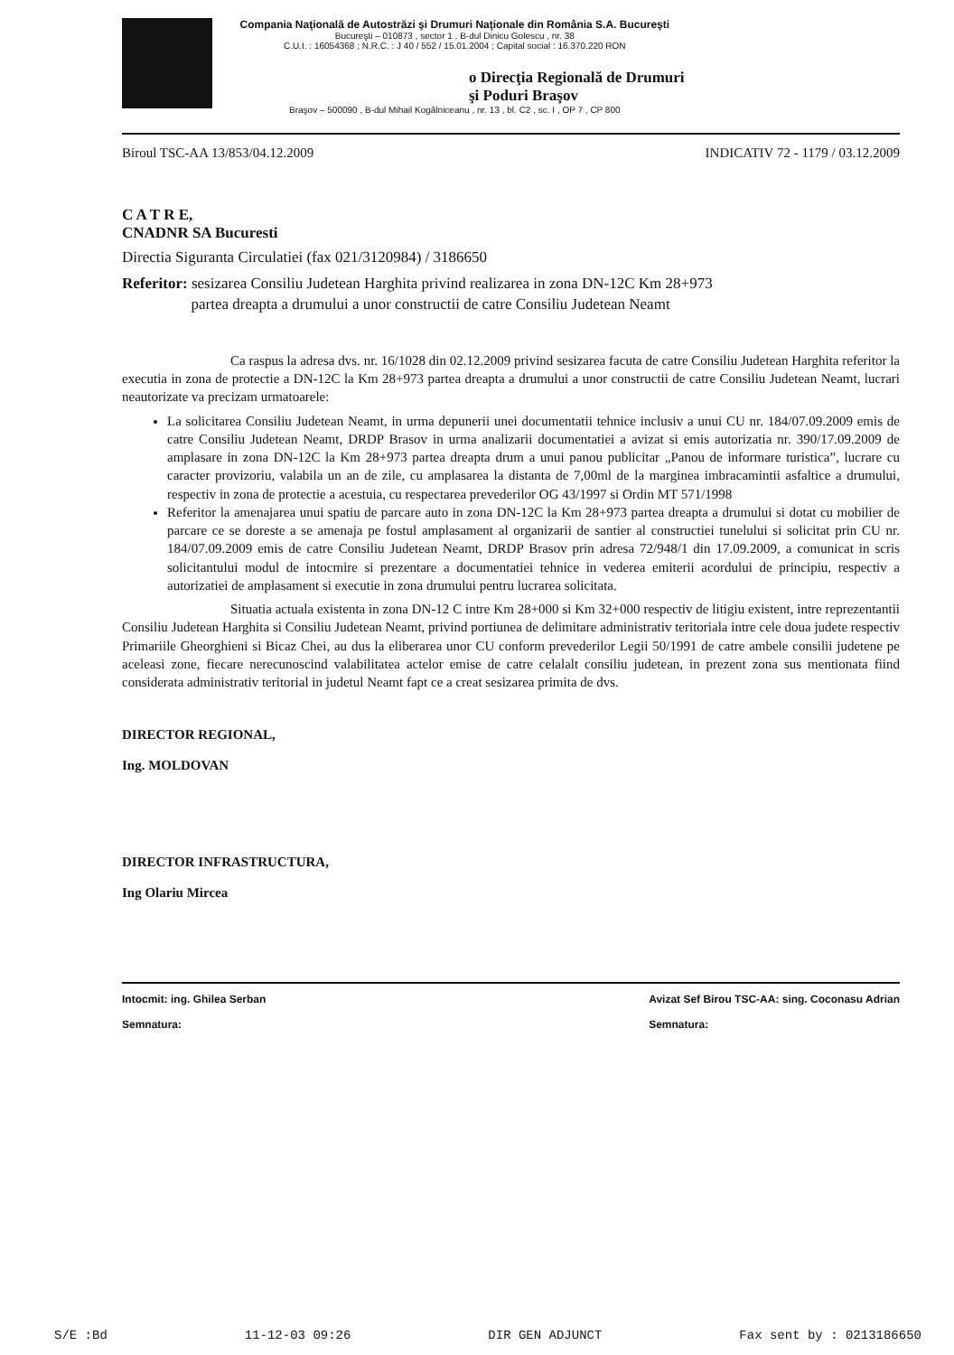Compania Naţională de Autostrăzi şi Drumuri Naţionale din România S.A. Bucureşti
Bucureşti – 010873 , sector 1 , B-dul Dinicu Golescu , nr. 38
C.U.I. : 16054368 ; N.R.C. : J 40 / 552 / 15.01.2004 ; Capital social : 16.370.220 RON
o Direcţia Regională de Drumuri
şi Poduri Braşov
Braşov – 500090 , B-dul Mihail Kogălniceanu , nr. 13 , bl. C2 , sc. I , OP 7 , CP 800
Biroul TSC-AA 13/853/04.12.2009 INDICATIV 72 - 1179 / 03.12.2009
C A T R E,
CNADNR SA Bucuresti
Directia Siguranta Circulatiei (fax 021/3120984) / 3186650
Referitor: sesizarea Consiliu Judetean Harghita privind realizarea in zona DN-12C Km 28+973
partea dreapta a drumului a unor constructii de catre Consiliu Judetean Neamt
Ca raspus la adresa dvs. nr. 16/1028 din 02.12.2009 privind sesizarea facuta de catre Consiliu Judetean Harghita referitor la executia in zona de protectie a DN-12C la Km 28+973 partea dreapta a drumului a unor constructii de catre Consiliu Judetean Neamt, lucrari neautorizate va precizam urmatoarele:
La solicitarea Consiliu Judetean Neamt, in urma depunerii unei documentatii tehnice inclusiv a unui CU nr. 184/07.09.2009 emis de catre Consiliu Judetean Neamt, DRDP Brasov in urma analizarii documentatiei a avizat si emis autorizatia nr. 390/17.09.2009 de amplasare in zona DN-12C la Km 28+973 partea dreapta drum a unui panou publicitar „Panou de informare turistica”, lucrare cu caracter provizoriu, valabila un an de zile, cu amplasarea la distanta de 7,00ml de la marginea imbracamintii asfaltice a drumului, respectiv in zona de protectie a acestuia, cu respectarea prevederilor OG 43/1997 si Ordin MT 571/1998
Referitor la amenajarea unui spatiu de parcare auto in zona DN-12C la Km 28+973 partea dreapta a drumului si dotat cu mobilier de parcare ce se doreste a se amenaja pe fostul amplasament al organizarii de santier al constructiei tunelului si solicitat prin CU nr. 184/07.09.2009 emis de catre Consiliu Judetean Neamt, DRDP Brasov prin adresa 72/948/1 din 17.09.2009, a comunicat in scris solicitantului modul de intocmire si prezentare a documentatiei tehnice in vederea emiterii acordului de principiu, respectiv a autorizatiei de amplasament si executie in zona drumului pentru lucrarea solicitata.
Situatia actuala existenta in zona DN-12 C intre Km 28+000 si Km 32+000 respectiv de litigiu existent, intre reprezentantii Consiliu Judetean Harghita si Consiliu Judetean Neamt, privind portiunea de delimitare administrativ teritoriala intre cele doua judete respectiv Primariile Gheorghieni si Bicaz Chei, au dus la eliberarea unor CU conform prevederilor Legii 50/1991 de catre ambele consilii judetene pe aceleasi zone, fiecare nerecunoscind valabilitatea actelor emise de catre celalalt consiliu judetean, in prezent zona sus mentionata fiind considerata administrativ teritorial in judetul Neamt fapt ce a creat sesizarea primita de dvs.
DIRECTOR REGIONAL,
Ing. MOLDOVAN
DIRECTOR INFRASTRUCTURA,
Ing Olariu Mircea
Intocmit: ing. Ghilea Serban
Semnatura: Avizat Sef Birou TSC-AA: sing. Coconasu Adrian
Semnatura:
S/E :Bd 11-12-03 09:26 DIR GEN ADJUNCT Fax sent by : 0213186650